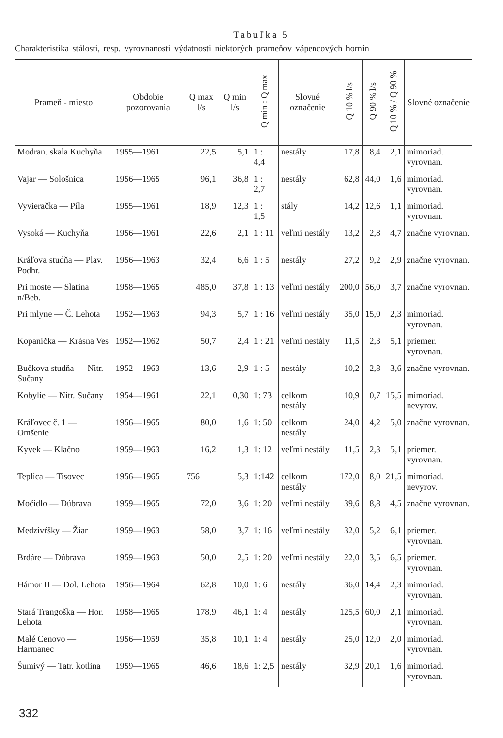Tabuľka 5
Charakteristika stálosti, resp. vyrovnanosti výdatnosti niektorých prameňov vápencových hornín
| Prameň - miesto | Obdobie pozorovania | Q max l/s | Q min l/s | Q min : Q max | Slovné označenie | Q 10 % l/s | Q 90 % l/s | Q 10 % / Q 90 % | Slovné označenie |
| --- | --- | --- | --- | --- | --- | --- | --- | --- | --- |
| Modran. skala Kuchyňa | 1955—1961 | 22,5 | 5,1 | 1 : 4,4 | nestály | 17,8 | 8,4 | 2,1 | mimoriad. vyrovnan. |
| Vajar — Sološnica | 1956—1965 | 96,1 | 36,8 | 1 : 2,7 | nestály | 62,8 | 44,0 | 1,6 | mimoriad. vyrovnan. |
| Vyvieračka — Píla | 1955—1961 | 18,9 | 12,3 | 1 : 1,5 | stály | 14,2 | 12,6 | 1,1 | mimoriad. vyrovnan. |
| Vysoká — Kuchyňa | 1956—1961 | 22,6 | 2,1 | 1 : 11 | veľmi nestály | 13,2 | 2,8 | 4,7 | značne vyrovnan. |
| Kráľova studňa — Plav. Podhr. | 1956—1963 | 32,4 | 6,6 | 1 : 5 | nestály | 27,2 | 9,2 | 2,9 | značne vyrovnan. |
| Pri moste — Slatina n/Beb. | 1958—1965 | 485,0 | 37,8 | 1 : 13 | veľmi nestály | 200,0 | 56,0 | 3,7 | značne vyrovnan. |
| Pri mlyne — Č. Lehota | 1952—1963 | 94,3 | 5,7 | 1 : 16 | veľmi nestály | 35,0 | 15,0 | 2,3 | mimoriad. vyrovnan. |
| Kopanička — Krásna Ves | 1952—1962 | 50,7 | 2,4 | 1 : 21 | veľmi nestály | 11,5 | 2,3 | 5,1 | priemer. vyrovnan. |
| Bučkova studňa — Nitr. Sučany | 1952—1963 | 13,6 | 2,9 | 1 : 5 | nestály | 10,2 | 2,8 | 3,6 | značne vyrovnan. |
| Kobylie — Nitr. Sučany | 1954—1961 | 22,1 | 0,30 | 1: 73 | celkom nestály | 10,9 | 0,7 | 15,5 | mimoriad. nevyrov. |
| Kráľovec č. 1 — Omšenie | 1956—1965 | 80,0 | 1,6 | 1: 50 | celkom nestály | 24,0 | 4,2 | 5,0 | značne vyrovnan. |
| Kyvek — Klačno | 1959—1963 | 16,2 | 1,3 | 1: 12 | veľmi nestály | 11,5 | 2,3 | 5,1 | priemer. vyrovnan. |
| Teplica — Tisovec | 1956—1965 | 756 | 5,3 | 1:142 | celkom nestály | 172,0 | 8,0 | 21,5 | mimoriad. nevyrov. |
| Močidlo — Dúbrava | 1959—1965 | 72,0 | 3,6 | 1: 20 | veľmi nestály | 39,6 | 8,8 | 4,5 | značne vyrovnan. |
| Medzivŕšky — Žiar | 1959—1963 | 58,0 | 3,7 | 1: 16 | veľmi nestály | 32,0 | 5,2 | 6,1 | priemer. vyrovnan. |
| Brdáre — Dúbrava | 1959—1963 | 50,0 | 2,5 | 1: 20 | veľmi nestály | 22,0 | 3,5 | 6,5 | priemer. vyrovnan. |
| Hámor II — Dol. Lehota | 1956—1964 | 62,8 | 10,0 | 1: 6 | nestály | 36,0 | 14,4 | 2,3 | mimoriad. vyrovnan. |
| Stará Trangoška — Hor. Lehota | 1958—1965 | 178,9 | 46,1 | 1: 4 | nestály | 125,5 | 60,0 | 2,1 | mimoriad. vyrovnan. |
| Malé Cenovo — Harmanec | 1956—1959 | 35,8 | 10,1 | 1: 4 | nestály | 25,0 | 12,0 | 2,0 | mimoriad. vyrovnan. |
| Šumivý — Tatr. kotlina | 1959—1965 | 46,6 | 18,6 | 1: 2,5 | nestály | 32,9 | 20,1 | 1,6 | mimoriad. vyrovnan. |
332